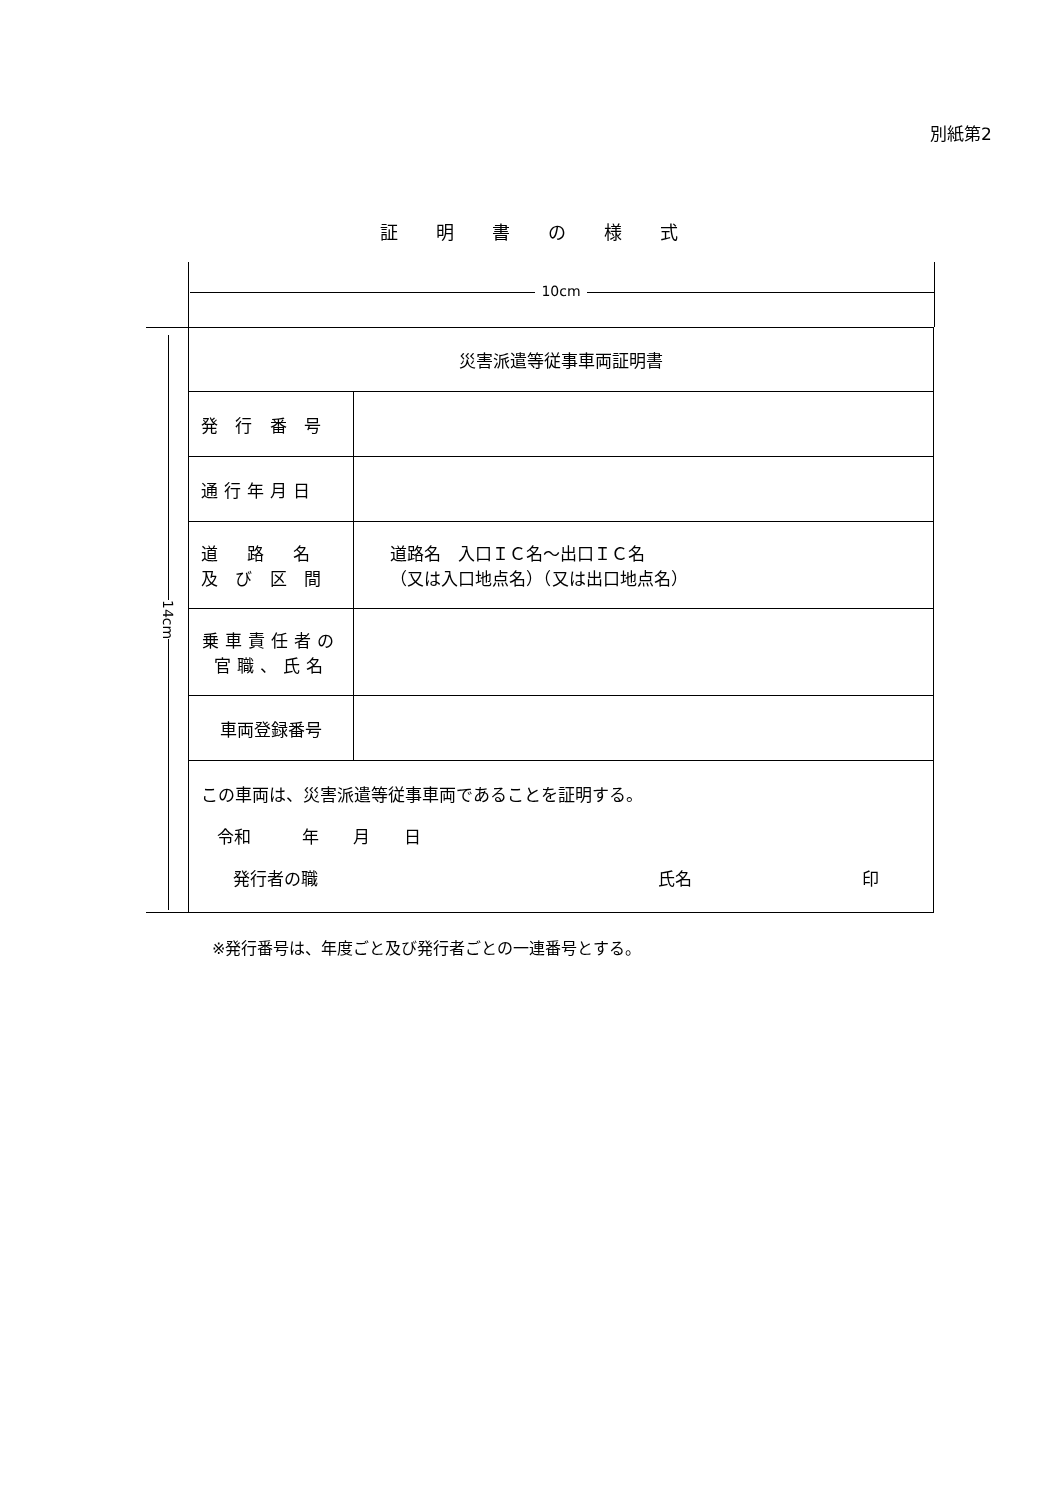別紙第2
証明書の様式
10cm
14cm
| 災害派遣等従事車両証明書 | |
| 発 行 番 号 | |
| 通行年月日 | |
| 道 路 名 及 び 区 間 | 道路名 入口ＩＣ名～出口ＩＣ名 （又は入口地点名）（又は出口地点名） |
| 乗車責任者の 官職、氏名 | |
| 車両登録番号 | |
| この車両は、災害派遣等従事車両であることを証明する。 令和 年 月 日 発行者の職 氏名 印 | |
※発行番号は、年度ごと及び発行者ごとの一連番号とする。